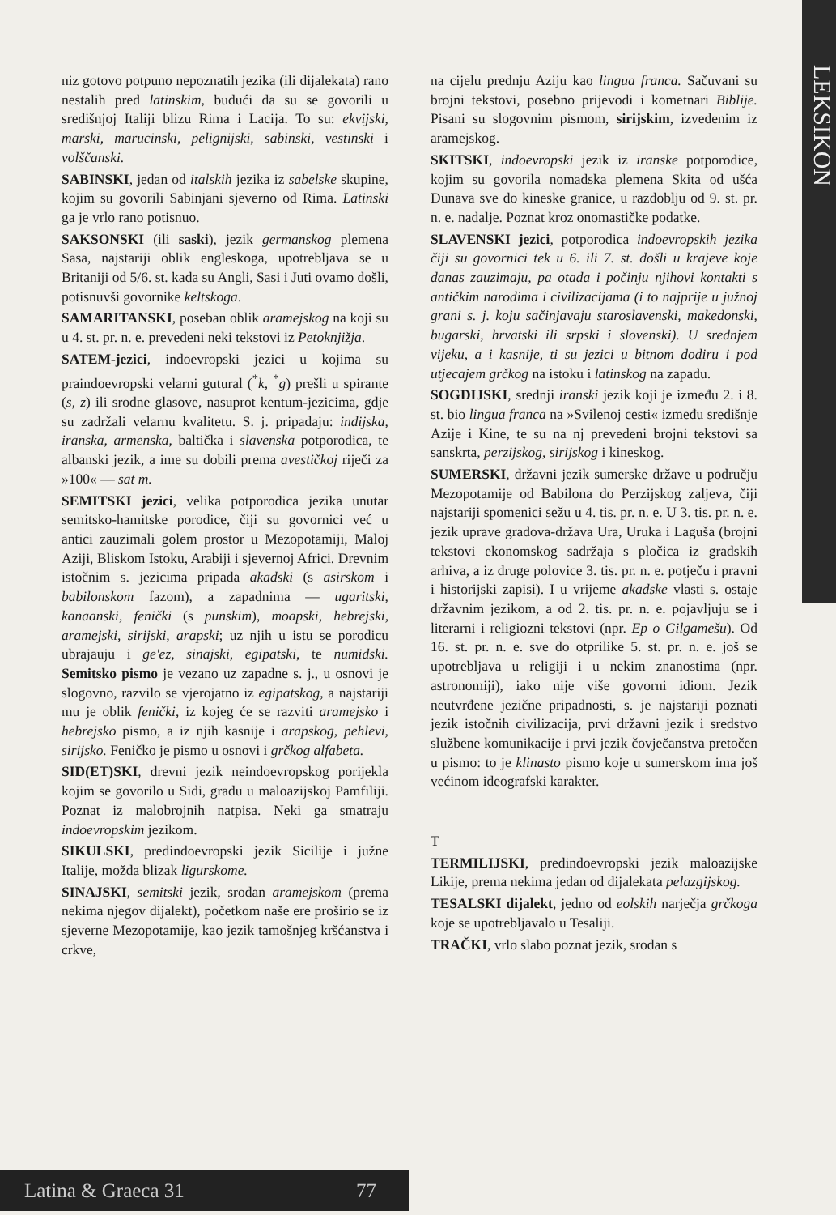LEKSIKON
niz gotovo potpuno nepoznatih jezika (ili dijalekata) rano nestalih pred latinskim, budući da su se govorili u središnjoj Italiji blizu Rima i Lacija. To su: ekvijski, marski, marucinski, pelignijski, sabinski, vestinski i volščanski.
SABINSKI, jedan od italskih jezika iz sabelske skupine, kojim su govorili Sabinjani sjeverno od Rima. Latinski ga je vrlo rano potisnuo.
SAKSONSKI (ili saski), jezik germanskog plemena Sasa, najstariji oblik engleskoga, upotrebljava se u Britaniji od 5/6. st. kada su Angli, Sasi i Juti ovamo došli, potisnuvši govornike keltskoga.
SAMARITANSKI, poseban oblik aramejskog na koji su u 4. st. pr. n. e. prevedeni neki tekstovi iz Petoknjižja.
SATEM-jezici, indoevropski jezici u kojima su praindoevropski velarni gutural (<sup>*</sup>k, <sup>*</sup>g) prešli u spirante (s, z) ili srodne glasove, nasuprot kentum-jezicima, gdje su zadržali velarnu kvalitetu. S. j. pripadaju: indijska, iranska, armenska, baltička i slavenska potporodica, te albanski jezik, a ime su dobili prema avestičkoj riječi za »100« — sat m.
SEMITSKI jezici, velika potporodica jezika unutar semitsko-hamitske porodice, čiji su govornici već u antici zauzimali golem prostor u Mezopotamiji, Maloj Aziji, Bliskom Istoku, Arabiji i sjevernoj Africi. Drevnim istočnim s. jezicima pripada akadski (s asirskom i babilonskom fazom), a zapadnima — ugaritski, kanaanski, fenički (s punskim), moapski, hebrejski, aramejski, sirijski, arapski; uz njih u istu se porodicu ubrajauju i ge'ez, sinajski, egipatski, te numidski. Semitsko pismo je vezano uz zapadne s. j., u osnovi je slogovno, razvilo se vjerojatno iz egipatskog, a najstariji mu je oblik fenički, iz kojeg će se razviti aramejsko i hebrejsko pismo, a iz njih kasnije i arapskog, pehlevi, sirijsko. Feničko je pismo u osnovi i grčkog alfabeta.
SID(ET)SKI, drevni jezik neindoevropskog porijekla kojim se govorilo u Sidi, gradu u maloazijskoj Pamfiliji. Poznat iz malobrojnih natpisa. Neki ga smatraju indoevropskim jezikom.
SIKULSKI, predindoevropski jezik Sicilije i južne Italije, možda blizak ligurskome.
SINAJSKI, semitski jezik, srodan aramejskom (prema nekima njegov dijalekt), početkom naše ere proširio se iz sjeverne Mezopotamije, kao jezik tamošnjeg kršćanstva i crkve,
na cijelu prednju Aziju kao lingua franca. Sačuvani su brojni tekstovi, posebno prijevodi i kometnari Biblije. Pisani su slogovnim pismom, sirijskim, izvedenim iz aramejskog.
SKITSKI, indoevropski jezik iz iranske potporodice, kojim su govorila nomadska plemena Skita od ušća Dunava sve do kineske granice, u razdoblju od 9. st. pr. n. e. nadalje. Poznat kroz onomastičke podatke.
SLAVENSKI jezici, potporodica indoevropskih jezika čiji su govornici tek u 6. ili 7. st. došli u krajeve koje danas zauzimaju, pa otada i počinju njihovi kontakti s antičkim narodima i civilizacijama (i to najprije u južnoj grani s. j. koju sačinjavaju staroslavenski, makedonski, bugarski, hrvatski ili srpski i slovenski). U srednjem vijeku, a i kasnije, ti su jezici u bitnom dodiru i pod utjecajem grčkog na istoku i latinskog na zapadu.
SOGDIJSKI, srednji iranski jezik koji je između 2. i 8. st. bio lingua franca na »Svilenoj cesti« između središnje Azije i Kine, te su na nj prevedeni brojni tekstovi sa sanskrta, perzijskog, sirijskog i kineskog.
SUMERSKI, državni jezik sumerske države u području Mezopotamije od Babilona do Perzijskog zaljeva, čiji najstariji spomenici sežu u 4. tis. pr. n. e. U 3. tis. pr. n. e. jezik uprave gradova-država Ura, Uruka i Laguša (brojni tekstovi ekonomskog sadržaja s pločica iz gradskih arhiva, a iz druge polovice 3. tis. pr. n. e. potječu i pravni i historijski zapisi). I u vrijeme akadske vlasti s. ostaje državnim jezikom, a od 2. tis. pr. n. e. pojavljuju se i literarni i religiozni tekstovi (npr. Ep o Gilgamešu). Od 16. st. pr. n. e. sve do otprilike 5. st. pr. n. e. još se upotrebljava u religiji i u nekim znanostima (npr. astronomiji), iako nije više govorni idiom. Jezik neutvrđene jezične pripadnosti, s. je najstariji poznati jezik istočnih civilizacija, prvi državni jezik i sredstvo službene komunikacije i prvi jezik čovječanstva pretočen u pismo: to je klinasto pismo koje u sumerskom ima još većinom ideografski karakter.
T
TERMILIJSKI, predindoevropski jezik maloazijske Likije, prema nekima jedan od dijalekata pelazgijskog.
TESALSKI dijalekt, jedno od eolskih narječja grčkoga koje se upotrebljavalo u Tesaliji.
TRAČKI, vrlo slabo poznat jezik, srodan s
Latina & Graeca 31 77